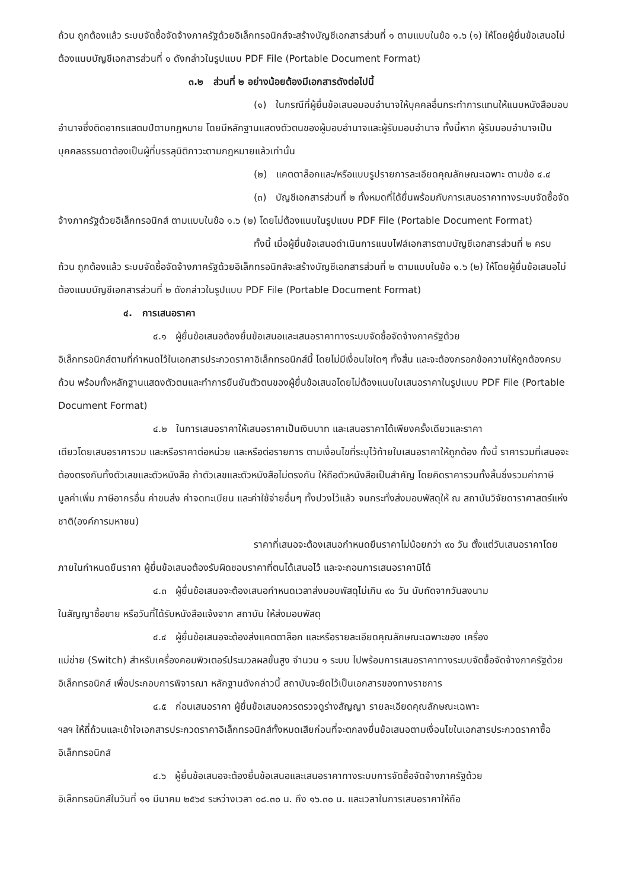ถ้วน ถูกต้องแล้ว ระบบจัดซื้อจัดจ้างภาครัฐด้วยอิเล็กทรอนิกส์จะสร้างบัญชีเอกสารส่วนที่ ๑ ตามแบบในข้อ ๑.๖ (๑) ให้โดยผู้ยื่นข้อเสนอไม่ต้องแนบบัญชีเอกสารส่วนที่ ๑ ดังกล่าวในรูปแบบ PDF File (Portable Document Format)
๓.๒ ส่วนที่ ๒ อย่างน้อยต้องมีเอกสารดังต่อไปนี้
(๑) ในกรณีที่ผู้ยื่นข้อเสนอมอบอำนาจให้บุคคลอื่นกระทำการแทนให้แนบหนังสือมอบ
อำนาจซึ่งติดอากรแสตมป์ตามกฎหมาย โดยมีหลักฐานแสดงตัวตนของผู้มอบอำนาจและผู้รับมอบอำนาจ ทั้งนี้หาก ผู้รับมอบอำนาจเป็นบุคคลธรรมดาต้องเป็นผู้ที่บรรลุนิติภาวะตามกฎหมายแล้วเท่านั้น
(๒) แคตตาล็อกและ/หรือแบบรูปรายการละเอียดคุณลักษณะเฉพาะ ตามข้อ ๔.๔
(๓) บัญชีเอกสารส่วนที่ ๒ ทั้งหมดที่ได้ยื่นพร้อมกับการเสนอราคาทางระบบจัดซื้อจัด
จ้างภาครัฐด้วยอิเล็กทรอนิกส์ ตามแบบในข้อ ๑.๖ (๒) โดยไม่ต้องแนบในรูปแบบ PDF File (Portable Document Format)
ทั้งนี้ เมื่อผู้ยื่นข้อเสนอดำเนินการแนบไฟล์เอกสารตามบัญชีเอกสารส่วนที่ ๒ ครบ
ถ้วน ถูกต้องแล้ว ระบบจัดซื้อจัดจ้างภาครัฐด้วยอิเล็กทรอนิกส์จะสร้างบัญชีเอกสารส่วนที่ ๒ ตามแบบในข้อ ๑.๖ (๒) ให้โดยผู้ยื่นข้อเสนอไม่ต้องแนบบัญชีเอกสารส่วนที่ ๒ ดังกล่าวในรูปแบบ PDF File (Portable Document Format)
๔. การเสนอราคา
๔.๑ ผู้ยื่นข้อเสนอต้องยื่นข้อเสนอและเสนอราคาทางระบบจัดซื้อจัดจ้างภาครัฐด้วย
อิเล็กทรอนิกส์ตามที่กำหนดไว้ในเอกสารประกวดราคาอิเล็กทรอนิกส์นี้ โดยไม่มีเงื่อนไขใดๆ ทั้งสิ้น และจะต้องกรอกข้อความให้ถูกต้องครบถ้วน พร้อมทั้งหลักฐานแสดงตัวตนและทำการยืนยันตัวตนของผู้ยื่นข้อเสนอโดยไม่ต้องแนบใบเสนอราคาในรูปแบบ PDF File (Portable Document Format)
๔.๒ ในการเสนอราคาให้เสนอราคาเป็นเงินบาท และเสนอราคาได้เพียงครั้งเดียวและราคา
เดียวโดยเสนอราคารวม และหรือราคาต่อหน่วย และหรือต่อรายการ ตามเงื่อนไขที่ระบุไว้ท้ายใบเสนอราคาให้ถูกต้อง ทั้งนี้ ราคารวมที่เสนอจะต้องตรงกันทั้งตัวเลขและตัวหนังสือ ถ้าตัวเลขและตัวหนังสือไม่ตรงกัน ให้ถือตัวหนังสือเป็นสำคัญ โดยคิดราคารวมทั้งสิ้นซึ่งรวมค่าภาษีมูลค่าเพิ่ม ภาษีอากรอื่น ค่าขนส่ง ค่าจดทะเบียน และค่าใช้จ่ายอื่นๆ ทั้งปวงไว้แล้ว จนกระทั่งส่งมอบพัสดุให้ ณ สถาบันวิจัยดาราศาสตร์แห่งชาติ(องค์การมหาชน)
ราคาที่เสนอจะต้องเสนอกำหนดยืนราคาไม่น้อยกว่า ๙๐ วัน ตั้งแต่วันเสนอราคาโดย
ภายในกำหนดยืนราคา ผู้ยื่นข้อเสนอต้องรับผิดชอบราคาที่ตนได้เสนอไว้ และจะถอนการเสนอราคามิได้
๔.๓ ผู้ยื่นข้อเสนอจะต้องเสนอกำหนดเวลาส่งมอบพัสดุไม่เกิน ๙๐ วัน นับถัดจากวันลงนาม
ในสัญญาซื้อขาย หรือวันที่ได้รับหนังสือแจ้งจาก สถาบัน ให้ส่งมอบพัสดุ
๔.๔ ผู้ยื่นข้อเสนอจะต้องส่งแคตตาล็อก และหรือรายละเอียดคุณลักษณะเฉพาะของ เครื่อง
แม่ข่าย (Switch) สำหรับเครื่องคอมพิวเตอร์ประมวลผลขั้นสูง จำนวน ๑ ระบบ ไปพร้อมการเสนอราคาทางระบบจัดซื้อจัดจ้างภาครัฐด้วยอิเล็กทรอนิกส์ เพื่อประกอบการพิจารณา หลักฐานดังกล่าวนี้ สถาบันจะยึดไว้เป็นเอกสารของทางราชการ
๔.๕ ก่อนเสนอราคา ผู้ยื่นข้อเสนอควรตรวจดูร่างสัญญา รายละเอียดคุณลักษณะเฉพาะ
ฯลฯ ให้ถี่ถ้วนและเข้าใจเอกสารประกวดราคาอิเล็กทรอนิกส์ทั้งหมดเสียก่อนที่จะตกลงยื่นข้อเสนอตามเงื่อนไขในเอกสารประกวดราคาซื้ออิเล็กทรอนิกส์
๔.๖ ผู้ยื่นข้อเสนอจะต้องยื่นข้อเสนอและเสนอราคาทางระบบการจัดซื้อจัดจ้างภาครัฐด้วย
อิเล็กทรอนิกส์ในวันที่ ๑๑ มีนาคม ๒๕๖๔ ระหว่างเวลา ๐๘.๓๐ น. ถึง ๑๖.๓๐ น. และเวลาในการเสนอราคาให้ถือ